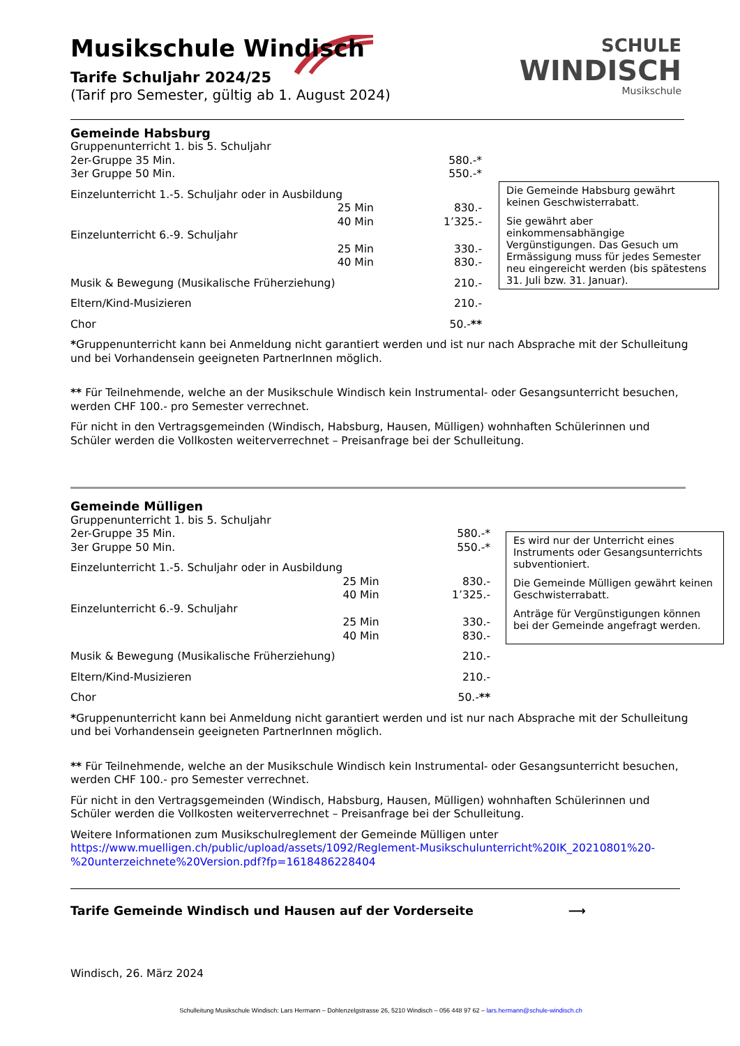SCHULE
WINDISCH
Musikschule
Musikschule Windisch
Tarife Schuljahr 2024/25
(Tarif pro Semester, gültig ab 1. August 2024)
Gemeinde Habsburg
| Gruppenunterricht 1. bis 5. Schuljahr | | |
| 2er-Gruppe 35 Min. | | 580.-* |
| 3er Gruppe 50 Min. | | 550.-* |
| Einzelunterricht 1.-5. Schuljahr oder in Ausbildung | | |
| | 25 Min | 830.- |
| | 40 Min | 1’325.- |
| Einzelunterricht 6.-9. Schuljahr | | |
| | 25 Min | 330.- |
| | 40 Min | 830.- |
| Musik & Bewegung (Musikalische Früherziehung) | | 210.- |
| Eltern/Kind-Musizieren | | 210.- |
| Chor | | 50.- ** |
*Gruppenunterricht kann bei Anmeldung nicht garantiert werden und ist nur nach Absprache mit der Schulleitung und bei Vorhandensein geeigneten PartnerInnen möglich.
** Für Teilnehmende, welche an der Musikschule Windisch kein Instrumental- oder Gesangsunterricht besuchen, werden CHF 100.- pro Semester verrechnet.
Für nicht in den Vertragsgemeinden (Windisch, Habsburg, Hausen, Mülligen) wohnhaften Schülerinnen und Schüler werden die Vollkosten weiterverrechnet – Preisanfrage bei der Schulleitung.
Die Gemeinde Habsburg gewährt keinen Geschwisterrabatt.
Sie gewährt aber einkommensabhängige Vergünstigungen. Das Gesuch um Ermässigung muss für jedes Semester neu eingereicht werden (bis spätestens 31. Juli bzw. 31. Januar).
Gemeinde Mülligen
| Gruppenunterricht 1. bis 5. Schuljahr | | |
| 2er-Gruppe 35 Min. | | 580.-* |
| 3er Gruppe 50 Min. | | 550.-* |
| Einzelunterricht 1.-5. Schuljahr oder in Ausbildung | | |
| | 25 Min | 830.- |
| | 40 Min | 1’325.- |
| Einzelunterricht 6.-9. Schuljahr | | |
| | 25 Min | 330.- |
| | 40 Min | 830.- |
| Musik & Bewegung (Musikalische Früherziehung) | | 210.- |
| Eltern/Kind-Musizieren | | 210.- |
| Chor | | 50.- ** |
*Gruppenunterricht kann bei Anmeldung nicht garantiert werden und ist nur nach Absprache mit der Schulleitung und bei Vorhandensein geeigneten PartnerInnen möglich.
** Für Teilnehmende, welche an der Musikschule Windisch kein Instrumental- oder Gesangsunterricht besuchen, werden CHF 100.- pro Semester verrechnet.
Für nicht in den Vertragsgemeinden (Windisch, Habsburg, Hausen, Mülligen) wohnhaften Schülerinnen und Schüler werden die Vollkosten weiterverrechnet – Preisanfrage bei der Schulleitung.
Weitere Informationen zum Musikschulreglement der Gemeinde Mülligen unter https://www.muelligen.ch/public/upload/assets/1092/Reglement-Musikschulunterricht%20IK_20210801%20-%20unterzeichnete%20Version.pdf?fp=1618486228404
Tarife Gemeinde Windisch und Hausen auf der Vorderseite ⟶
Windisch, 26. März 2024
Schulleitung Musikschule Windisch: Lars Hermann – Dohlenzelgstrasse 26, 5210 Windisch – 056 448 97 62 – lars.hermann@schule-windisch.ch
Es wird nur der Unterricht eines Instruments oder Gesangsunterrichts subventioniert.
Die Gemeinde Mülligen gewährt keinen Geschwisterrabatt.
Anträge für Vergünstigungen können bei der Gemeinde angefragt werden.